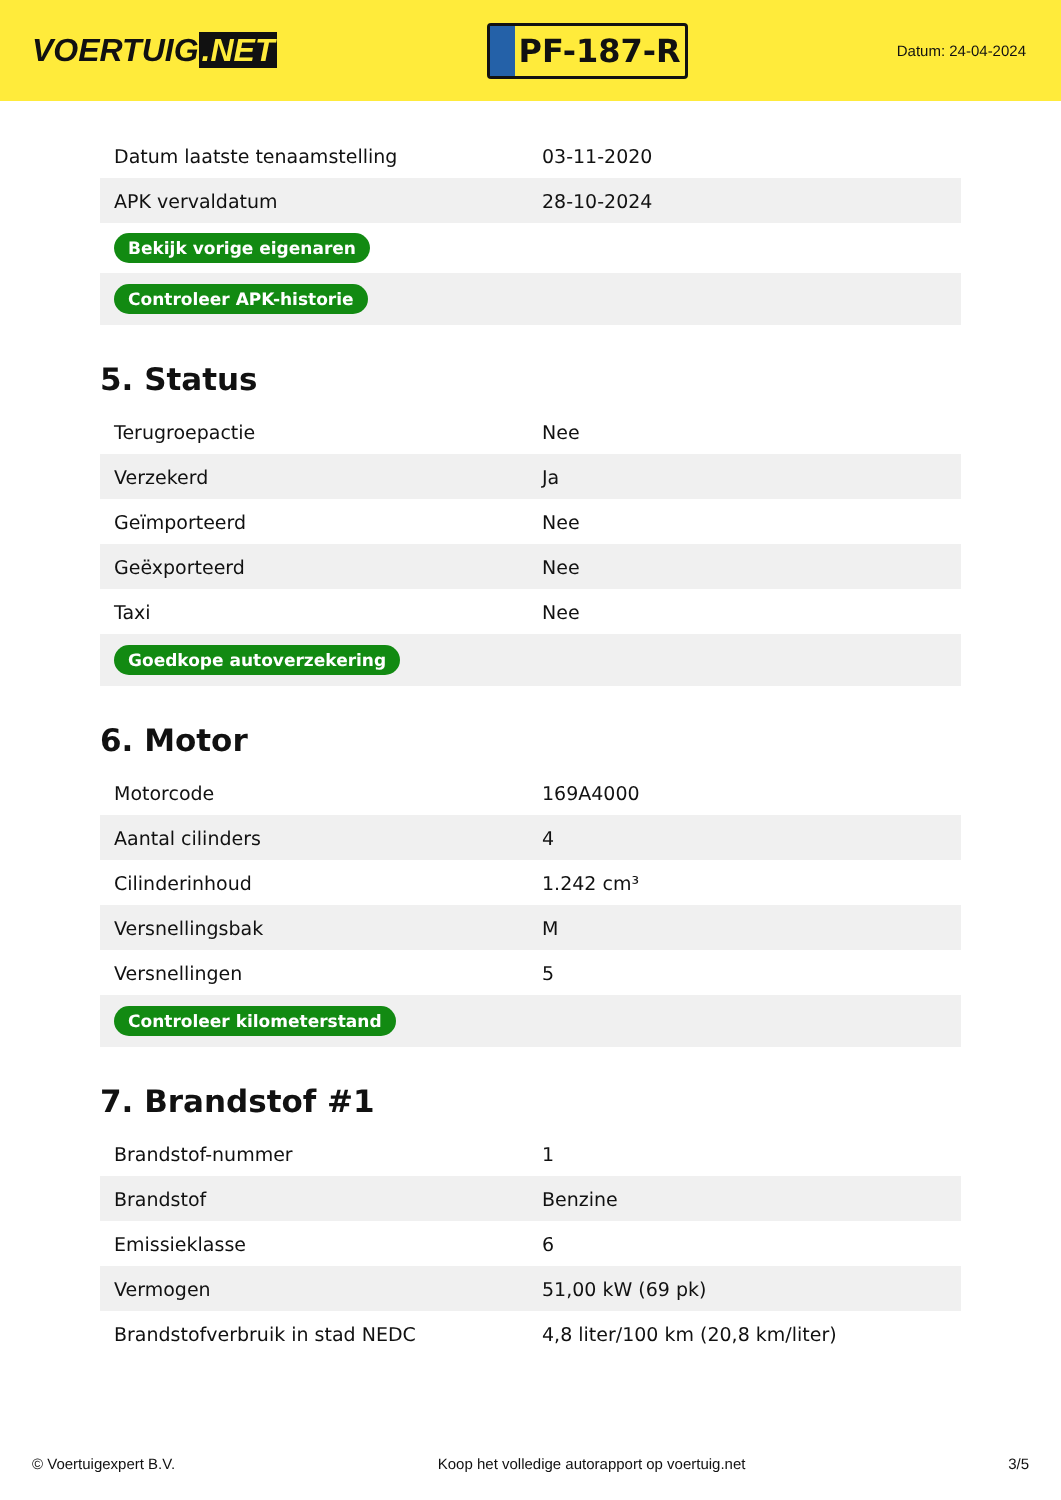VOERTUIG.NET
PF-187-R
Datum: 24-04-2024
| Datum laatste tenaamstelling | 03-11-2020 |
| APK vervaldatum | 28-10-2024 |
| Bekijk vorige eigenaren | |
| Controleer APK-historie | |
5. Status
| Terugroepactie | Nee |
| Verzekerd | Ja |
| Geïmporteerd | Nee |
| Geëxporteerd | Nee |
| Taxi | Nee |
| Goedkope autoverzekering | |
6. Motor
| Motorcode | 169A4000 |
| Aantal cilinders | 4 |
| Cilinderinhoud | 1.242 cm³ |
| Versnellingsbak | M |
| Versnellingen | 5 |
| Controleer kilometerstand | |
7. Brandstof #1
| Brandstof-nummer | 1 |
| Brandstof | Benzine |
| Emissieklasse | 6 |
| Vermogen | 51,00 kW (69 pk) |
| Brandstofverbruik in stad NEDC | 4,8 liter/100 km (20,8 km/liter) |
© Voertuigexpert B.V. Koop het volledige autorapport op voertuig.net 3/5